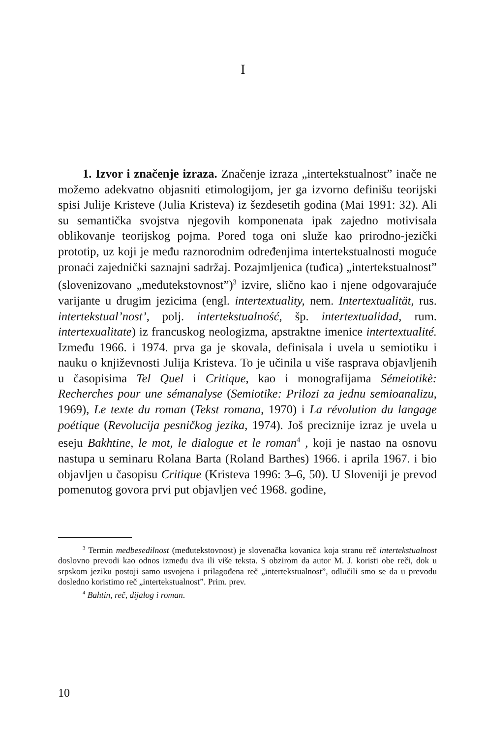I
1. Izvor i značenje izraza. Značenje izraza „intertekstualnost” inače ne možemo adekvatno objasniti etimologijom, jer ga izvorno definišu teorijski spisi Julije Kristeve (Julia Kristeva) iz šezdesetih godina (Mai 1991: 32). Ali su semantička svojstva njegovih komponenata ipak zajedno motivisala oblikovanje teorijskog pojma. Pored toga oni služe kao prirodno-jezički prototip, uz koji je među raznorodnim određenjima intertekstualnosti moguće pronaći zajednički saznajni sadržaj. Pozajmljenica (tuđica) „intertekstualnost” (slovenizovano „međutekstovnost”)<sup>3</sup> izvire, slično kao i njene odgovarajuće varijante u drugim jezicima (engl. intertextuality, nem. Intertextualität, rus. intertekstual’nost’, polj. intertekstualność, šp. intertextualidad, rum. intertexualitate) iz francuskog neologizma, apstraktne imenice intertextualité. Između 1966. i 1974. prva ga je skovala, definisala i uvela u semiotiku i nauku o književnosti Julija Kristeva. To je učinila u više rasprava objavljenih u časopisima Tel Quel i Critique, kao i monografijama Sémeiotikè: Recherches pour une sémanalyse (Semiotike: Prilozi za jednu semioanalizu, 1969), Le texte du roman (Tekst romana, 1970) i La révolution du langage poétique (Revolucija pesničkog jezika, 1974). Još preciznije izraz je uvela u eseju Bakhtine, le mot, le dialogue et le roman<sup>4</sup> , koji je nastao na osnovu nastupa u seminaru Rolana Barta (Roland Barthes) 1966. i aprila 1967. i bio objavljen u časopisu Critique (Kristeva 1996: 3–6, 50). U Sloveniji je prevod pomenutog govora prvi put objavljen već 1968. godine,
<sup>3</sup> Termin medbesedilnost (međutekstovnost) je slovenačka kovanica koja stranu reč intertekstualnost doslovno prevodi kao odnos između dva ili više teksta. S obzirom da autor M. J. koristi obe reči, dok u srpskom jeziku postoji samo usvojena i prilagođena reč „intertekstualnost”, odlučili smo se da u prevodu dosledno koristimo reč „intertekstualnost”. Prim. prev.
<sup>4</sup> Bahtin, reč, dijalog i roman.
10